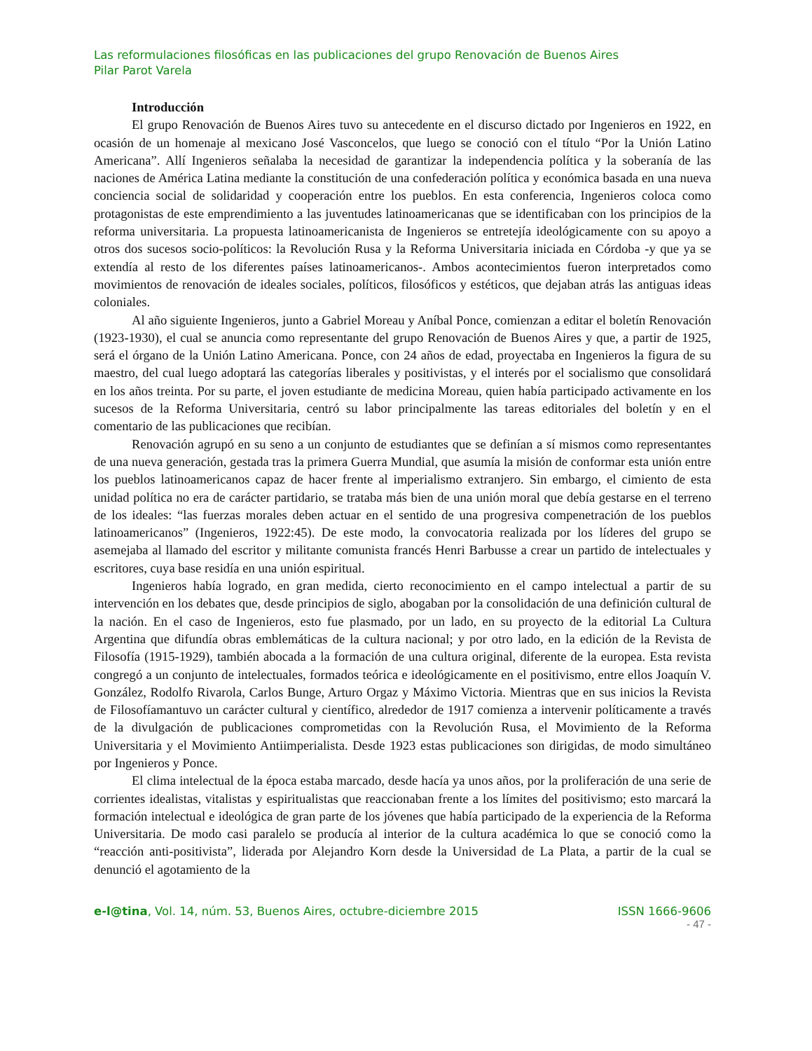Las reformulaciones filosóficas en las publicaciones del grupo Renovación de Buenos Aires
Pilar Parot Varela
Introducción
El grupo Renovación de Buenos Aires tuvo su antecedente en el discurso dictado por Ingenieros en 1922, en ocasión de un homenaje al mexicano José Vasconcelos, que luego se conoció con el título “Por la Unión Latino Americana”. Allí Ingenieros señalaba la necesidad de garantizar la independencia política y la soberanía de las naciones de América Latina mediante la constitución de una confederación política y económica basada en una nueva conciencia social de solidaridad y cooperación entre los pueblos. En esta conferencia, Ingenieros coloca como protagonistas de este emprendimiento a las juventudes latinoamericanas que se identificaban con los principios de la reforma universitaria. La propuesta latinoamericanista de Ingenieros se entretejía ideológicamente con su apoyo a otros dos sucesos socio-políticos: la Revolución Rusa y la Reforma Universitaria iniciada en Córdoba -y que ya se extendía al resto de los diferentes países latinoamericanos-. Ambos acontecimientos fueron interpretados como movimientos de renovación de ideales sociales, políticos, filosóficos y estéticos, que dejaban atrás las antiguas ideas coloniales.
Al año siguiente Ingenieros, junto a Gabriel Moreau y Aníbal Ponce, comienzan a editar el boletín Renovación (1923-1930), el cual se anuncia como representante del grupo Renovación de Buenos Aires y que, a partir de 1925, será el órgano de la Unión Latino Americana. Ponce, con 24 años de edad, proyectaba en Ingenieros la figura de su maestro, del cual luego adoptará las categorías liberales y positivistas, y el interés por el socialismo que consolidará en los años treinta. Por su parte, el joven estudiante de medicina Moreau, quien había participado activamente en los sucesos de la Reforma Universitaria, centró su labor principalmente las tareas editoriales del boletín y en el comentario de las publicaciones que recibían.
Renovación agrupó en su seno a un conjunto de estudiantes que se definían a sí mismos como representantes de una nueva generación, gestada tras la primera Guerra Mundial, que asumía la misión de conformar esta unión entre los pueblos latinoamericanos capaz de hacer frente al imperialismo extranjero. Sin embargo, el cimiento de esta unidad política no era de carácter partidario, se trataba más bien de una unión moral que debía gestarse en el terreno de los ideales: “las fuerzas morales deben actuar en el sentido de una progresiva compenetración de los pueblos latinoamericanos” (Ingenieros, 1922:45). De este modo, la convocatoria realizada por los líderes del grupo se asemejaba al llamado del escritor y militante comunista francés Henri Barbusse a crear un partido de intelectuales y escritores, cuya base residía en una unión espiritual.
Ingenieros había logrado, en gran medida, cierto reconocimiento en el campo intelectual a partir de su intervención en los debates que, desde principios de siglo, abogaban por la consolidación de una definición cultural de la nación. En el caso de Ingenieros, esto fue plasmado, por un lado, en su proyecto de la editorial La Cultura Argentina que difundía obras emblemáticas de la cultura nacional; y por otro lado, en la edición de la Revista de Filosofía (1915-1929), también abocada a la formación de una cultura original, diferente de la europea. Esta revista congregó a un conjunto de intelectuales, formados teórica e ideológicamente en el positivismo, entre ellos Joaquín V. González, Rodolfo Rivarola, Carlos Bunge, Arturo Orgaz y Máximo Victoria. Mientras que en sus inicios la Revista de Filosofíamantuvo un carácter cultural y científico, alrededor de 1917 comienza a intervenir políticamente a través de la divulgación de publicaciones comprometidas con la Revolución Rusa, el Movimiento de la Reforma Universitaria y el Movimiento Antiimperialista. Desde 1923 estas publicaciones son dirigidas, de modo simultáneo por Ingenieros y Ponce.
El clima intelectual de la época estaba marcado, desde hacía ya unos años, por la proliferación de una serie de corrientes idealistas, vitalistas y espiritualistas que reaccionaban frente a los límites del positivismo; esto marcará la formación intelectual e ideológica de gran parte de los jóvenes que había participado de la experiencia de la Reforma Universitaria. De modo casi paralelo se producía al interior de la cultura académica lo que se conoció como la “reacción anti-positivista”, liderada por Alejandro Korn desde la Universidad de La Plata, a partir de la cual se denunció el agotamiento de la
e-l@tina, Vol. 14, núm. 53, Buenos Aires, octubre-diciembre 2015 ISSN 1666-9606
- 47 -